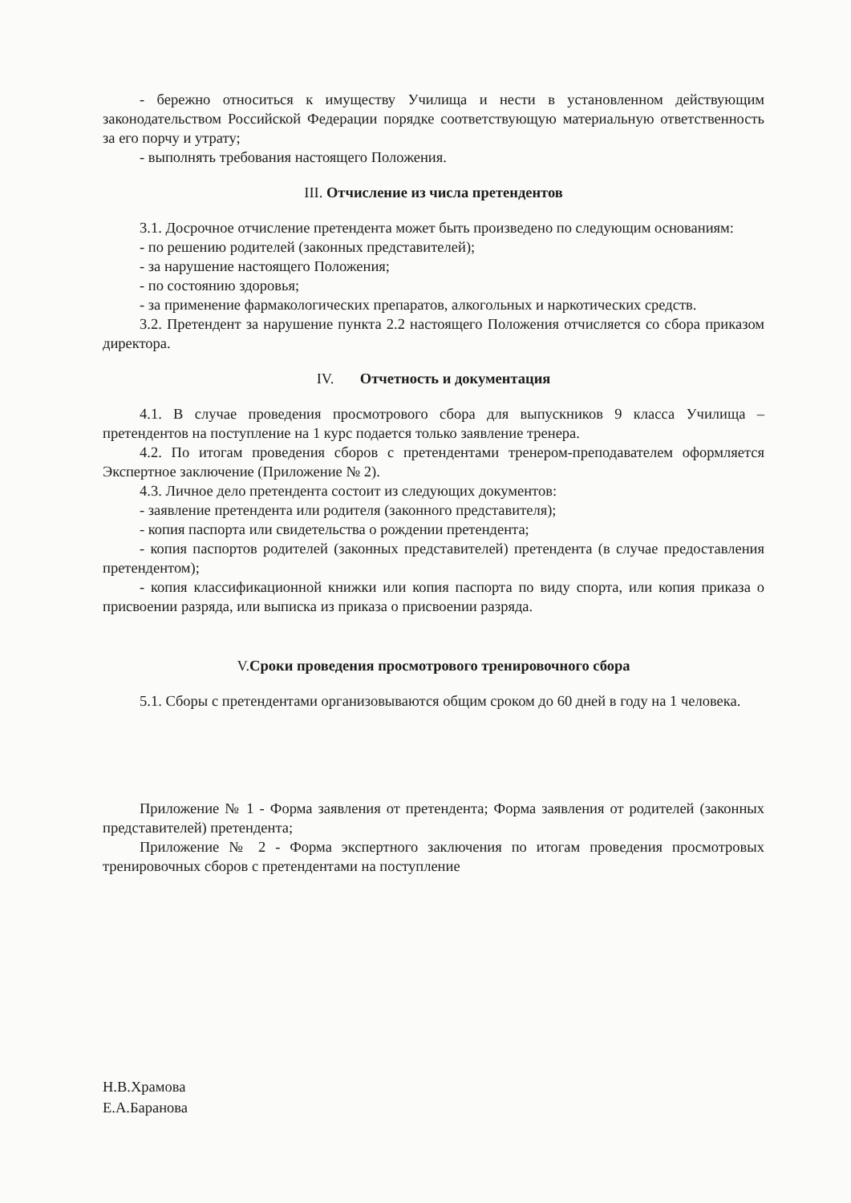- бережно относиться к имуществу Училища и нести в установленном действующим законодательством Российской Федерации порядке соответствующую материальную ответственность за его порчу и утрату;
- выполнять требования настоящего Положения.
III. Отчисление из числа претендентов
3.1. Досрочное отчисление претендента может быть произведено по следующим основаниям:
- по решению родителей (законных представителей);
- за нарушение настоящего Положения;
- по состоянию здоровья;
- за применение фармакологических препаратов, алкогольных и наркотических средств.
3.2. Претендент за нарушение пункта 2.2 настоящего Положения отчисляется со сбора приказом директора.
IV. Отчетность и документация
4.1. В случае проведения просмотрового сбора для выпускников 9 класса Училища – претендентов на поступление на 1 курс подается только заявление тренера.
4.2. По итогам проведения сборов с претендентами тренером-преподавателем оформляется Экспертное заключение (Приложение № 2).
4.3. Личное дело претендента состоит из следующих документов:
- заявление претендента или родителя (законного представителя);
- копия паспорта или свидетельства о рождении претендента;
- копия паспортов родителей (законных представителей) претендента (в случае предоставления претендентом);
- копия классификационной книжки или копия паспорта по виду спорта, или копия приказа о присвоении разряда, или выписка из приказа о присвоении разряда.
V.Сроки проведения просмотрового тренировочного сбора
5.1. Сборы с претендентами организовываются общим сроком до 60 дней в году на 1 человека.
Приложение № 1 - Форма заявления от претендента; Форма заявления от родителей (законных представителей) претендента;
Приложение № 2 - Форма экспертного заключения по итогам проведения просмотровых тренировочных сборов с претендентами на поступление
Н.В.Храмова
Е.А.Баранова